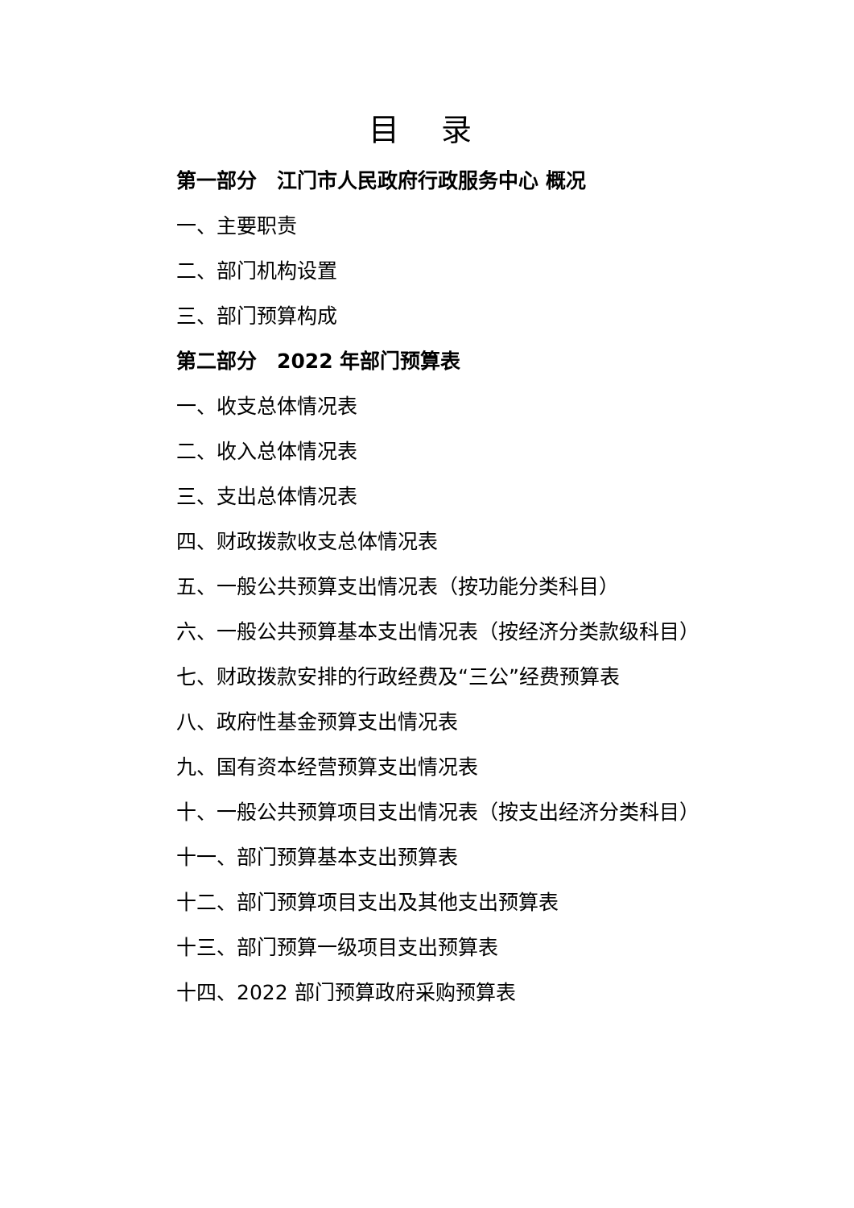目 录
第一部分　江门市人民政府行政服务中心 概况
一、主要职责
二、部门机构设置
三、部门预算构成
第二部分　2022 年部门预算表
一、收支总体情况表
二、收入总体情况表
三、支出总体情况表
四、财政拨款收支总体情况表
五、一般公共预算支出情况表（按功能分类科目）
六、一般公共预算基本支出情况表（按经济分类款级科目）
七、财政拨款安排的行政经费及“三公”经费预算表
八、政府性基金预算支出情况表
九、国有资本经营预算支出情况表
十、一般公共预算项目支出情况表（按支出经济分类科目）
十一、部门预算基本支出预算表
十二、部门预算项目支出及其他支出预算表
十三、部门预算一级项目支出预算表
十四、2022 部门预算政府采购预算表